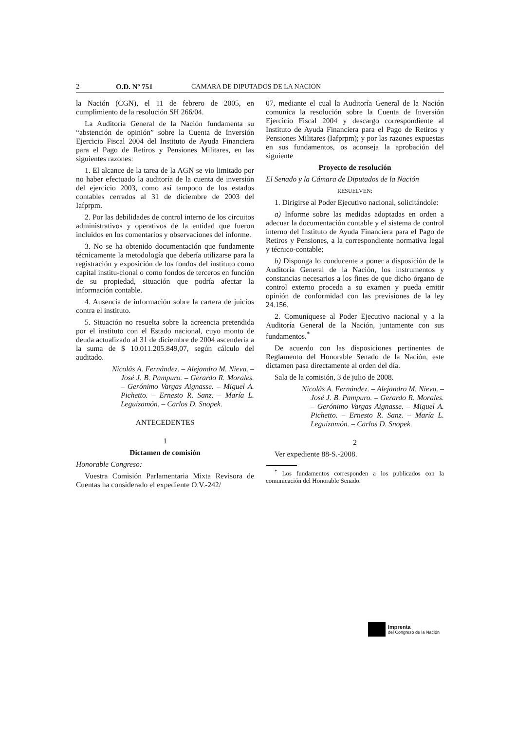2 O.D. Nº 751 CAMARA DE DIPUTADOS DE LA NACION
la Nación (CGN), el 11 de febrero de 2005, en cumplimiento de la resolución SH 266/04.
La Auditoría General de la Nación fundamenta su “abstención de opinión” sobre la Cuenta de Inversión Ejercicio Fiscal 2004 del Instituto de Ayuda Financiera para el Pago de Retiros y Pensiones Militares, en las siguientes razones:
1. El alcance de la tarea de la AGN se vio limitado por no haber efectuado la auditoría de la cuenta de inversión del ejercicio 2003, como así tampoco de los estados contables cerrados al 31 de diciembre de 2003 del Iafprpm.
2. Por las debilidades de control interno de los circuitos administrativos y operativos de la entidad que fueron incluidos en los comentarios y observaciones del informe.
3. No se ha obtenido documentación que fundamente técnicamente la metodología que debería utilizarse para la registración y exposición de los fondos del instituto como capital institu-cional o como fondos de terceros en función de su propiedad, situación que podría afectar la información contable.
4. Ausencia de información sobre la cartera de juicios contra el instituto.
5. Situación no resuelta sobre la acreencia pretendida por el instituto con el Estado nacional, cuyo monto de deuda actualizado al 31 de diciembre de 2004 ascendería a la suma de $ 10.011.205.849,07, según cálculo del auditado.
Nicolás A. Fernández. – Alejandro M. Nieva. – José J. B. Pampuro. – Gerardo R. Morales. – Gerónimo Vargas Aignasse. – Miguel A. Pichetto. – Ernesto R. Sanz. – María L. Leguizamón. – Carlos D. Snopek.
ANTECEDENTES
1
Dictamen de comisión
Honorable Congreso:
Vuestra Comisión Parlamentaria Mixta Revisora de Cuentas ha considerado el expediente O.V.-242/
07, mediante el cual la Auditoría General de la Nación comunica la resolución sobre la Cuenta de Inversión Ejercicio Fiscal 2004 y descargo correspondiente al Instituto de Ayuda Financiera para el Pago de Retiros y Pensiones Militares (Iafprpm); y por las razones expuestas en sus fundamentos, os aconseja la aprobación del siguiente
Proyecto de resolución
El Senado y la Cámara de Diputados de la Nación
RESUELVEN:
1. Dirigirse al Poder Ejecutivo nacional, solicitándole:
a) Informe sobre las medidas adoptadas en orden a adecuar la documentación contable y el sistema de control interno del Instituto de Ayuda Financiera para el Pago de Retiros y Pensiones, a la correspondiente normativa legal y técnico-contable;
b) Disponga lo conducente a poner a disposición de la Auditoría General de la Nación, los instrumentos y constancias necesarios a los fines de que dicho órgano de control externo proceda a su examen y pueda emitir opinión de conformidad con las previsiones de la ley 24.156.
2. Comuníquese al Poder Ejecutivo nacional y a la Auditoría General de la Nación, juntamente con sus fundamentos.<sup>*</sup>
De acuerdo con las disposiciones pertinentes de Reglamento del Honorable Senado de la Nación, este dictamen pasa directamente al orden del día.
Sala de la comisión, 3 de julio de 2008.
Nicolás A. Fernández. – Alejandro M. Nieva. – José J. B. Pampuro. – Gerardo R. Morales. – Gerónimo Vargas Aignasse. – Miguel A. Pichetto. – Ernesto R. Sanz. – María L. Leguizamón. – Carlos D. Snopek.
2
Ver expediente 88-S.-2008.
<sup>*</sup> Los fundamentos corresponden a los publicados con la comunicación del Honorable Senado.
Imprenta
del Congreso de la Nación